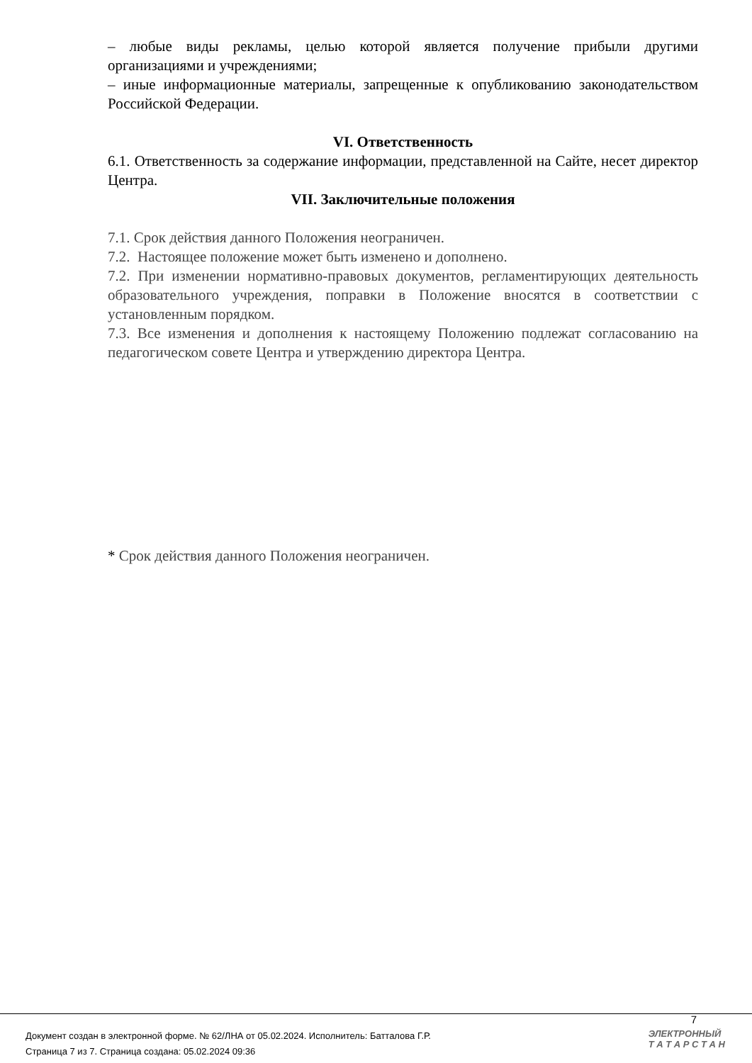– любые виды рекламы, целью которой является получение прибыли другими организациями и учреждениями;
– иные информационные материалы, запрещенные к опубликованию законодательством Российской Федерации.
VI. Ответственность
6.1. Ответственность за содержание информации, представленной на Сайте, несет директор Центра.
VII. Заключительные положения
7.1. Срок действия данного Положения неограничен.
7.2. Настоящее положение может быть изменено и дополнено.
7.2. При изменении нормативно-правовых документов, регламентирующих деятельность образовательного учреждения, поправки в Положение вносятся в соответствии с установленным порядком.
7.3. Все изменения и дополнения к настоящему Положению подлежат согласованию на педагогическом совете Центра и утверждению директора Центра.
* Срок действия данного Положения неограничен.
7
Документ создан в электронной форме. № 62/ЛНА от 05.02.2024. Исполнитель: Батталова Г.Р.
Страница 7 из 7. Страница создана: 05.02.2024 09:36
ЭЛЕКТРОННЫЙ
Т А Т А Р С Т А Н